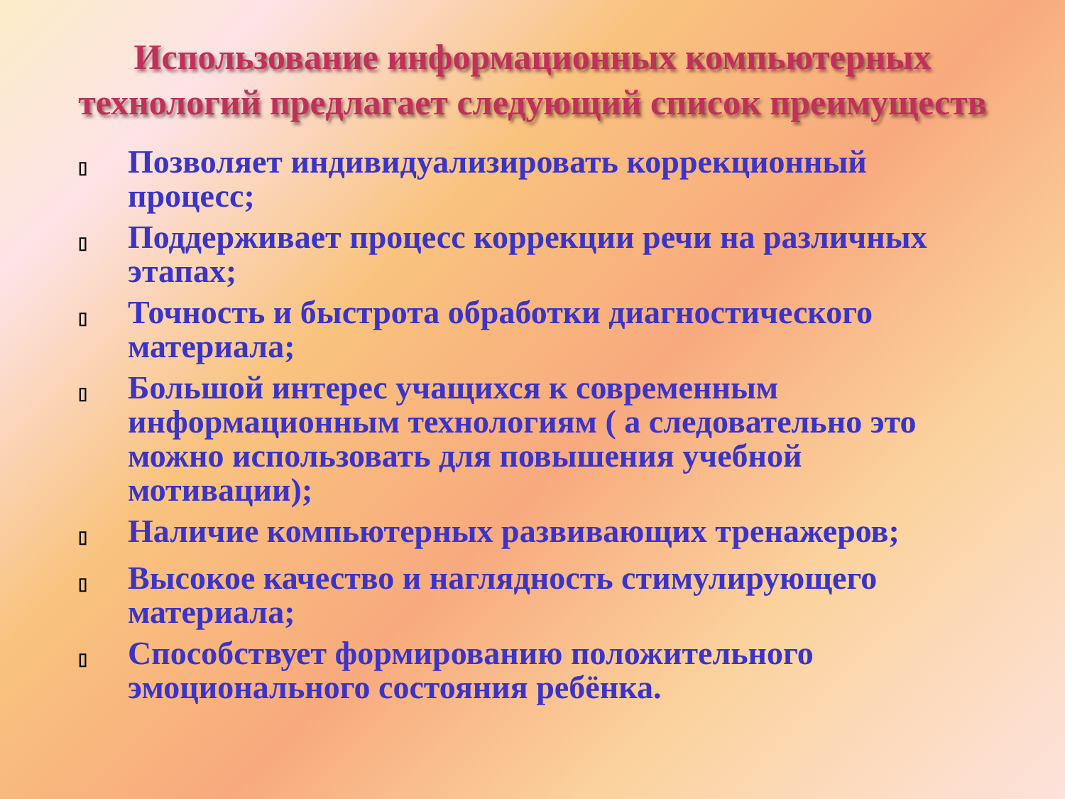Использование информационных компьютерных технологий предлагает следующий список преимуществ
▯ Позволяет индивидуализировать коррекционный процесс;
▯ Поддерживает процесс коррекции речи на различных этапах;
▯ Точность и быстрота обработки диагностического материала;
▯ Большой интерес учащихся к современным информационным технологиям ( а следовательно это можно использовать для повышения учебной мотивации);
▯ Наличие компьютерных развивающих тренажеров;
▯ Высокое качество и наглядность стимулирующего материала;
▯ Способствует формированию положительного эмоционального состояния ребёнка.